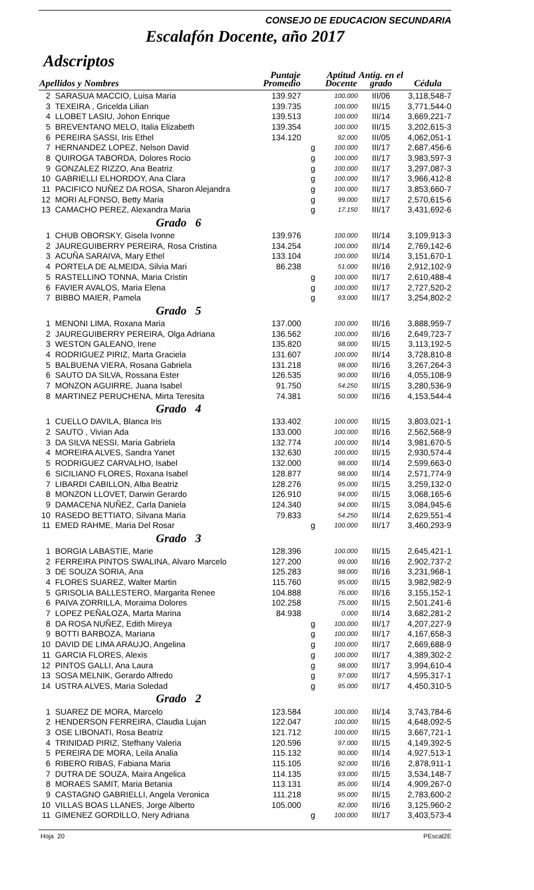CONSEJO DE EDUCACION SECUNDARIA
Escalafón Docente, año 2017
Adscriptos
| Apellidos y Nombres | | Puntaje Promedio | | Aptitud Docente | Antig. en el grado | Cédula |
| --- | --- | --- | --- | --- | --- | --- |
| 2 | SARASUA MACCIO, Luisa Maria | 139.927 | | 100.000 | III/06 | 3,118,548-7 |
| 3 | TEXEIRA , Gricelda Lilian | 139.735 | | 100.000 | III/15 | 3,771,544-0 |
| 4 | LLOBET LASIU, Johon Enrique | 139.513 | | 100.000 | III/14 | 3,669,221-7 |
| 5 | BREVENTANO MELO, Italia Elizabeth | 139.354 | | 100.000 | III/15 | 3,202,615-3 |
| 6 | PEREIRA SASSI, Iris Ethel | 134.120 | | 92.000 | III/05 | 4,062,051-1 |
| 7 | HERNANDEZ LOPEZ, Nelson David | | g | 100.000 | III/17 | 2,687,456-6 |
| 8 | QUIROGA TABORDA, Dolores Rocio | | g | 100.000 | III/17 | 3,983,597-3 |
| 9 | GONZALEZ RIZZO, Ana Beatriz | | g | 100.000 | III/17 | 3,297,087-3 |
| 10 | GABRIELLI ELHORDOY, Ana Clara | | g | 100.000 | III/17 | 3,966,412-8 |
| 11 | PACIFICO NUÑEZ DA ROSA, Sharon Alejandra | | g | 100.000 | III/17 | 3,853,660-7 |
| 12 | MORI ALFONSO, Betty Maria | | g | 99.000 | III/17 | 2,570,615-6 |
| 13 | CAMACHO PEREZ, Alexandra Maria | | g | 17.150 | III/17 | 3,431,692-6 |
| Grado 6 | | | | | | |
| 1 | CHUB OBORSKY, Gisela Ivonne | 139.976 | | 100.000 | III/14 | 3,109,913-3 |
| 2 | JAUREGUIBERRY PEREIRA, Rosa Cristina | 134.254 | | 100.000 | III/14 | 2,769,142-6 |
| 3 | ACUÑA SARAIVA, Mary Ethel | 133.104 | | 100.000 | III/14 | 3,151,670-1 |
| 4 | PORTELA DE ALMEIDA, Silvia Mari | 86.238 | | 51.000 | III/16 | 2,912,102-9 |
| 5 | RASTELLINO TONNA, Maria Cristin | | g | 100.000 | III/17 | 2,610,488-4 |
| 6 | FAVIER AVALOS, Maria Elena | | g | 100.000 | III/17 | 2,727,520-2 |
| 7 | BIBBO MAIER, Pamela | | g | 93.000 | III/17 | 3,254,802-2 |
| Grado 5 | | | | | | |
| 1 | MENONI LIMA, Roxana Maria | 137.000 | | 100.000 | III/16 | 3,888,959-7 |
| 2 | JAUREGUIBERRY PEREIRA, Olga Adriana | 136.562 | | 100.000 | III/16 | 2,649,723-7 |
| 3 | WESTON GALEANO, Irene | 135.820 | | 98.000 | III/15 | 3,113,192-5 |
| 4 | RODRIGUEZ PIRIZ, Marta Graciela | 131.607 | | 100.000 | III/14 | 3,728,810-8 |
| 5 | BALBUENA VIERA, Rosana Gabriela | 131.218 | | 98.000 | III/16 | 3,267,264-3 |
| 6 | SAUTO DA SILVA, Rossana Ester | 126.535 | | 90.000 | III/16 | 4,055,108-9 |
| 7 | MONZON AGUIRRE, Juana Isabel | 91.750 | | 54.250 | III/15 | 3,280,536-9 |
| 8 | MARTINEZ PERUCHENA, Mirta Teresita | 74.381 | | 50.000 | III/16 | 4,153,544-4 |
| Grado 4 | | | | | | |
| 1 | CUELLO DAVILA, Blanca Iris | 133.402 | | 100.000 | III/15 | 3,803,021-1 |
| 2 | SAUTO , Vivian Ada | 133.000 | | 100.000 | III/16 | 2,562,568-9 |
| 3 | DA SILVA NESSI, Maria Gabriela | 132.774 | | 100.000 | III/14 | 3,981,670-5 |
| 4 | MOREIRA ALVES, Sandra Yanet | 132.630 | | 100.000 | III/15 | 2,930,574-4 |
| 5 | RODRIGUEZ CARVALHO, Isabel | 132.000 | | 98.000 | III/14 | 2,599,663-0 |
| 6 | SICILIANO FLORES, Roxana Isabel | 128.877 | | 98.000 | III/14 | 2,571,774-9 |
| 7 | LIBARDI CABILLON, Alba Beatriz | 128.276 | | 95.000 | III/15 | 3,259,132-0 |
| 8 | MONZON LLOVET, Darwin Gerardo | 126.910 | | 94.000 | III/15 | 3,068,165-6 |
| 9 | DAMACENA NUÑEZ, Carla Daniela | 124.340 | | 94.000 | III/15 | 3,084,945-6 |
| 10 | RASEDO BETTIATO, Silvana Maria | 79.833 | | 54.250 | III/14 | 2,629,551-4 |
| 11 | EMED RAHME, Maria Del Rosar | | g | 100.000 | III/17 | 3,460,293-9 |
| Grado 3 | | | | | | |
| 1 | BORGIA LABASTIE, Marie | 128.396 | | 100.000 | III/15 | 2,645,421-1 |
| 2 | FERREIRA PINTOS SWALINA, Alvaro Marcelo | 127.200 | | 99.000 | III/16 | 2,902,737-2 |
| 3 | DE SOUZA SORIA, Ana | 125.283 | | 98.000 | III/16 | 3,231,968-1 |
| 4 | FLORES SUAREZ, Walter Martin | 115.760 | | 95.000 | III/15 | 3,982,982-9 |
| 5 | GRISOLIA BALLESTERO, Margarita Renee | 104.888 | | 76.000 | III/16 | 3,155,152-1 |
| 6 | PAIVA ZORRILLA, Moraima Dolores | 102.258 | | 75.000 | III/15 | 2,501,241-6 |
| 7 | LOPEZ PEÑALOZA, Marta Marina | 84.938 | | 0.000 | III/14 | 3,682,281-2 |
| 8 | DA ROSA NUÑEZ, Edith Mireya | | g | 100.000 | III/17 | 4,207,227-9 |
| 9 | BOTTI BARBOZA, Mariana | | g | 100.000 | III/17 | 4,167,658-3 |
| 10 | DAVID DE LIMA ARAUJO, Angelina | | g | 100.000 | III/17 | 2,669,688-9 |
| 11 | GARCIA FLORES, Alexis | | g | 100.000 | III/17 | 4,389,302-2 |
| 12 | PINTOS GALLI, Ana Laura | | g | 98.000 | III/17 | 3,994,610-4 |
| 13 | SOSA MELNIK, Gerardo Alfredo | | g | 97.000 | III/17 | 4,595,317-1 |
| 14 | USTRA ALVES, Maria Soledad | | g | 95.000 | III/17 | 4,450,310-5 |
| Grado 2 | | | | | | |
| 1 | SUAREZ DE MORA, Marcelo | 123.584 | | 100.000 | III/14 | 3,743,784-6 |
| 2 | HENDERSON FERREIRA, Claudia Lujan | 122.047 | | 100.000 | III/15 | 4,648,092-5 |
| 3 | OSE LIBONATI, Rosa Beatriz | 121.712 | | 100.000 | III/15 | 3,667,721-1 |
| 4 | TRINIDAD PIRIZ, Stefhany Valeria | 120.596 | | 97.000 | III/15 | 4,149,392-5 |
| 5 | PEREIRA DE MORA, Leila Analia | 115.132 | | 90.000 | III/14 | 4,927,513-1 |
| 6 | RIBERO RIBAS, Fabiana Maria | 115.105 | | 92.000 | III/16 | 2,878,911-1 |
| 7 | DUTRA DE SOUZA, Maira Angelica | 114.135 | | 93.000 | III/15 | 3,534,148-7 |
| 8 | MORAES SAMIT, Maria Betania | 113.131 | | 85.000 | III/14 | 4,909,267-0 |
| 9 | CASTAGNO GABRIELLI, Angela Veronica | 111.218 | | 95.000 | III/15 | 2,783,600-2 |
| 10 | VILLAS BOAS LLANES, Jorge Alberto | 105.000 | | 82.000 | III/16 | 3,125,960-2 |
| 11 | GIMENEZ GORDILLO, Nery Adriana | | g | 100.000 | III/17 | 3,403,573-4 |
Hoja 20 PEscal2E